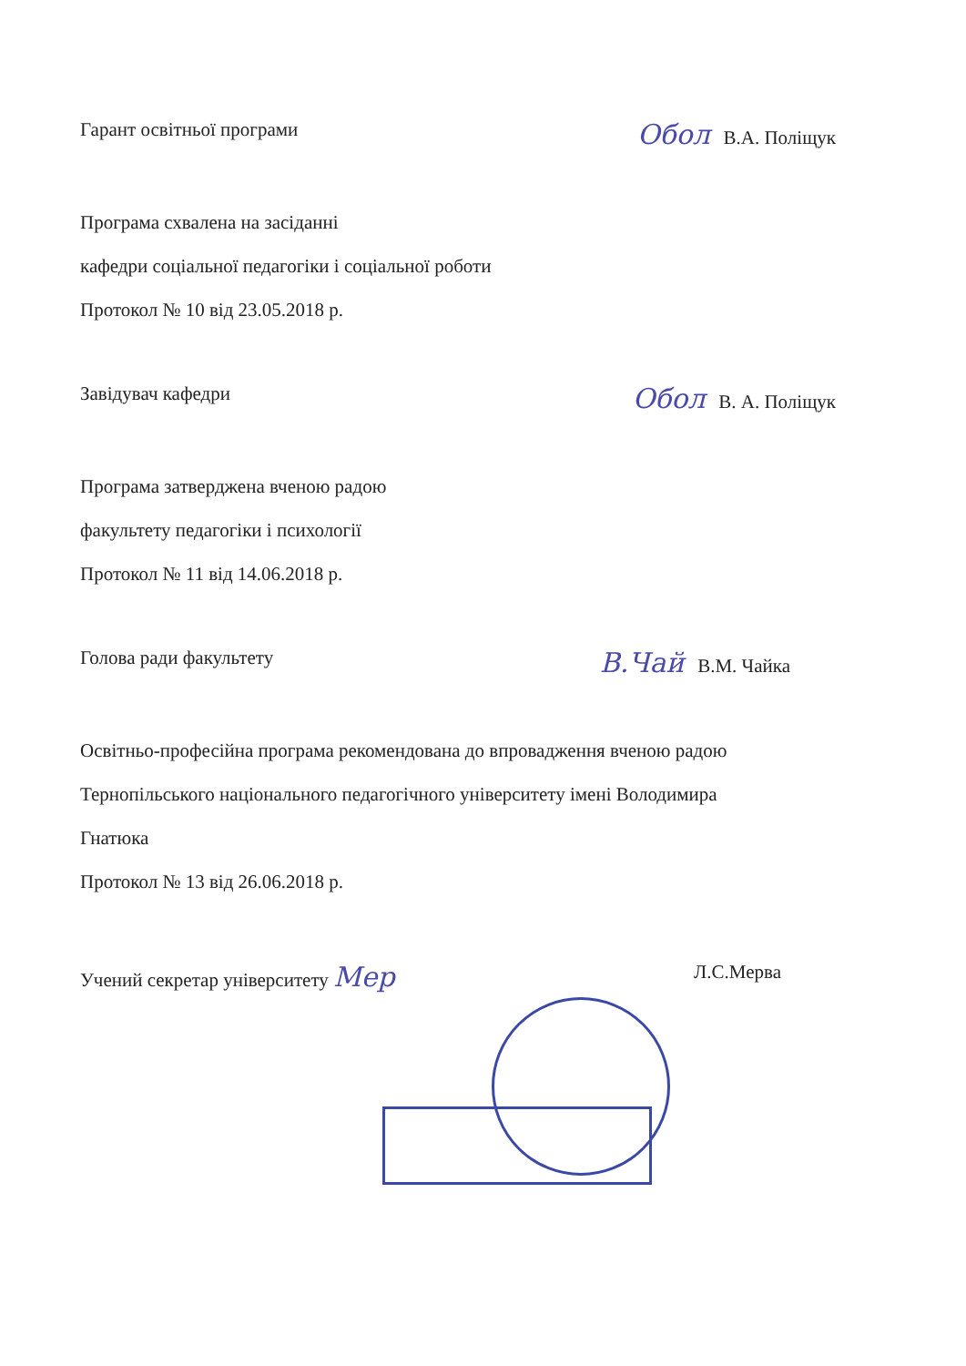Гарант освітньої програми Обол В.А. Поліщук
Програма схвалена на засіданні
кафедри соціальної педагогіки і соціальної роботи
Протокол № 10 від 23.05.2018 р.
Завідувач кафедри Обол В. А. Поліщук
Програма затверджена вченою радою
факультету педагогіки і психології
Протокол № 11 від 14.06.2018 р.
Голова ради факультету В.Чай В.М. Чайка
Освітньо-професійна програма рекомендована до впровадження вченою радою
Тернопільського національного педагогічного університету імені Володимира
Гнатюка
Протокол № 13 від 26.06.2018 р.
Учений секретар університету Мер Л.С.Мерва